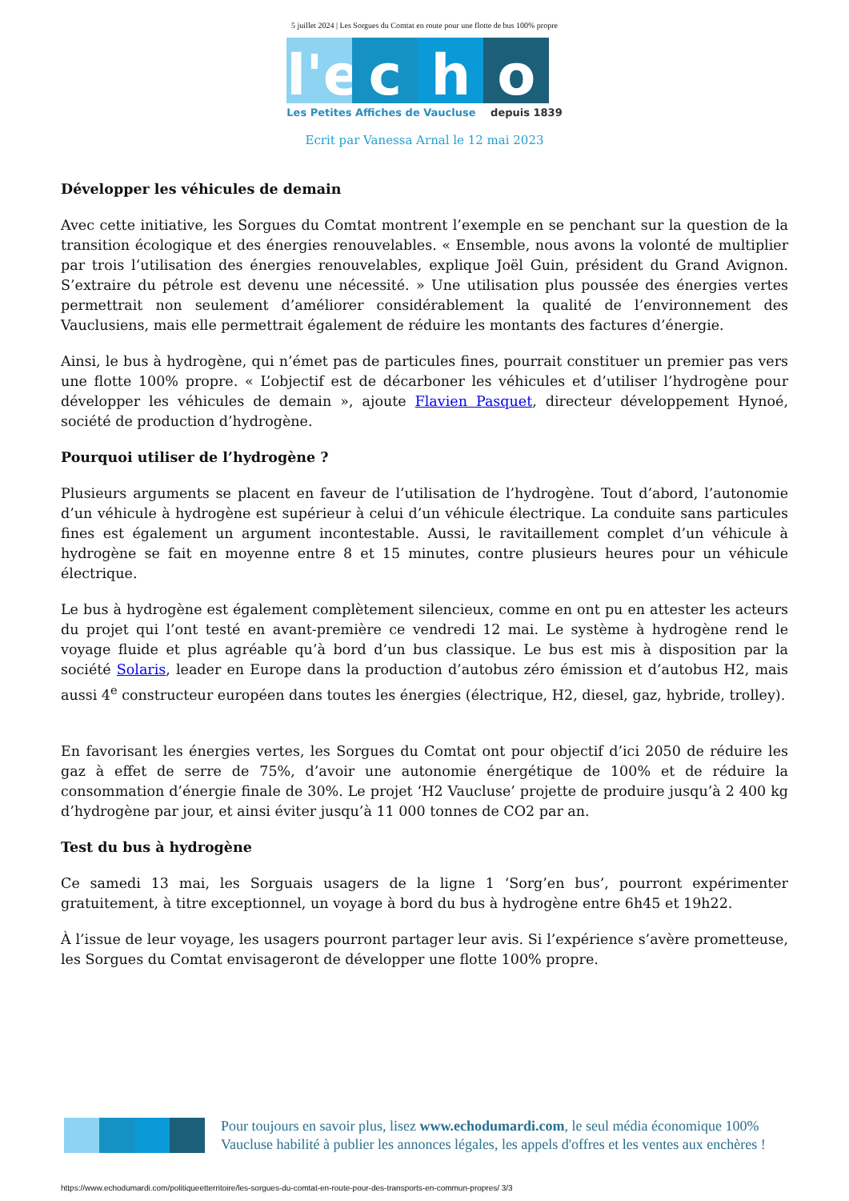5 juillet 2024 | Les Sorgues du Comtat en route pour une flotte de bus 100% propre
l'e c h o
Les Petites Affiches de Vaucluse depuis 1839
Ecrit par Vanessa Arnal le 12 mai 2023
Développer les véhicules de demain
Avec cette initiative, les Sorgues du Comtat montrent l’exemple en se penchant sur la question de la transition écologique et des énergies renouvelables. « Ensemble, nous avons la volonté de multiplier par trois l’utilisation des énergies renouvelables, explique Joël Guin, président du Grand Avignon. S’extraire du pétrole est devenu une nécessité. » Une utilisation plus poussée des énergies vertes permettrait non seulement d’améliorer considérablement la qualité de l’environnement des Vauclusiens, mais elle permettrait également de réduire les montants des factures d’énergie.
Ainsi, le bus à hydrogène, qui n’émet pas de particules fines, pourrait constituer un premier pas vers une flotte 100% propre. « L’objectif est de décarboner les véhicules et d’utiliser l’hydrogène pour développer les véhicules de demain », ajoute Flavien Pasquet, directeur développement Hynoé, société de production d’hydrogène.
Pourquoi utiliser de l’hydrogène ?
Plusieurs arguments se placent en faveur de l’utilisation de l’hydrogène. Tout d’abord, l’autonomie d’un véhicule à hydrogène est supérieur à celui d’un véhicule électrique. La conduite sans particules fines est également un argument incontestable. Aussi, le ravitaillement complet d’un véhicule à hydrogène se fait en moyenne entre 8 et 15 minutes, contre plusieurs heures pour un véhicule électrique.
Le bus à hydrogène est également complètement silencieux, comme en ont pu en attester les acteurs du projet qui l’ont testé en avant-première ce vendredi 12 mai. Le système à hydrogène rend le voyage fluide et plus agréable qu’à bord d’un bus classique. Le bus est mis à disposition par la société Solaris, leader en Europe dans la production d’autobus zéro émission et d’autobus H2, mais aussi 4<sup>e</sup> constructeur européen dans toutes les énergies (électrique, H2, diesel, gaz, hybride, trolley).
En favorisant les énergies vertes, les Sorgues du Comtat ont pour objectif d’ici 2050 de réduire les gaz à effet de serre de 75%, d’avoir une autonomie énergétique de 100% et de réduire la consommation d’énergie finale de 30%. Le projet ‘H2 Vaucluse’ projette de produire jusqu’à 2 400 kg d’hydrogène par jour, et ainsi éviter jusqu’à 11 000 tonnes de CO2 par an.
Test du bus à hydrogène
Ce samedi 13 mai, les Sorguais usagers de la ligne 1 ‘Sorg’en bus’, pourront expérimenter gratuitement, à titre exceptionnel, un voyage à bord du bus à hydrogène entre 6h45 et 19h22.
À l’issue de leur voyage, les usagers pourront partager leur avis. Si l’expérience s’avère prometteuse, les Sorgues du Comtat envisageront de développer une flotte 100% propre.
Pour toujours en savoir plus, lisez www.echodumardi.com, le seul média économique 100% Vaucluse habilité à publier les annonces légales, les appels d'offres et les ventes aux enchères !
https://www.echodumardi.com/politiqueetterritoire/les-sorgues-du-comtat-en-route-pour-des-transports-en-commun-propres/ 3/3